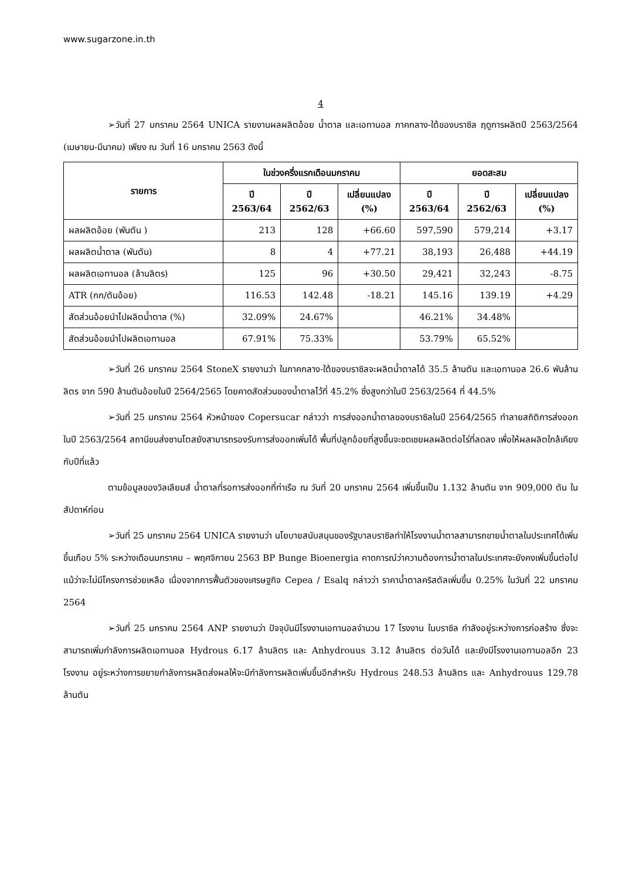www.sugarzone.in.th
4
➢วันที่ 27 มกราคม 2564 UNICA รายงานผลผลิตอ้อย น้ำตาล และเอทานอล ภาคกลาง-ใต้ของบราซิล ฤดูการผลิตปี 2563/2564 (เมษายน-มีนาคม) เพียง ณ วันที่ 16 มกราคม 2563 ดังนี้
| รายการ | ในช่วงครึ่งแรกเดือนมกราคม | | | ยอดสะสม | | |
| --- | --- | --- | --- | --- | --- | --- |
| | ปี 2563/64 | ปี 2562/63 | เปลี่ยนแปลง (%) | ปี 2563/64 | ปี 2562/63 | เปลี่ยนแปลง (%) |
| ผลผลิตอ้อย (พันตัน ) | 213 | 128 | +66.60 | 597,590 | 579,214 | +3.17 |
| ผลผลิตน้ำตาล (พันตัน) | 8 | 4 | +77.21 | 38,193 | 26,488 | +44.19 |
| ผลผลิตเอทานอล (ล้านลิตร) | 125 | 96 | +30.50 | 29,421 | 32,243 | -8.75 |
| ATR (กก/ตันอ้อย) | 116.53 | 142.48 | -18.21 | 145.16 | 139.19 | +4.29 |
| สัดส่วนอ้อยนำไปผลิตน้ำตาล (%) | 32.09% | 24.67% | | 46.21% | 34.48% | |
| สัดส่วนอ้อยนำไปผลิตเอทานอล | 67.91% | 75.33% | | 53.79% | 65.52% | |
➢วันที่ 26 มกราคม 2564 StoneX รายงานว่า ในภาคกลาง-ใต้ของบราซิลจะผลิตน้ำตาลได้ 35.5 ล้านตัน และเอทานอล 26.6 พันล้านลิตร จาก 590 ล้านตันอ้อยในปี 2564/2565 โดยคาดสัดส่วนของน้ำตาลไว้ที่ 45.2% ซึ่งสูงกว่าในปี 2563/2564 ที่ 44.5%
➢วันที่ 25 มกราคม 2564 หัวหน้าของ Copersucar กล่าวว่า การส่งออกน้ำตาลของบราซิลในปี 2564/2565 ทำลายสถิติการส่งออกในปี 2563/2564 สถานีขนส่งซานโตสยังสามารถรองรับการส่งออกเพิ่มได้ พื้นที่ปลูกอ้อยที่สูงขึ้นจะชดเชยผลผลิตต่อไร่ที่ลดลง เพื่อให้ผลผลิตใกล้เคียงกับปีที่แล้ว
ตามข้อมูลของวิลเลียมส์ น้ำตาลที่รอการส่งออกที่ท่าเรือ ณ วันที่ 20 มกราคม 2564 เพิ่มขึ้นเป็น 1.132 ล้านตัน จาก 909,000 ตัน ในสัปดาห์ก่อน
➢วันที่ 25 มกราคม 2564 UNICA รายงานว่า นโยบายสนับสนุนของรัฐบาลบราซิลทำให้โรงงานน้ำตาลสามารถขายน้ำตาลในประเทศได้เพิ่มขึ้นเกือบ 5% ระหว่างเดือนมกราคม – พฤศจิกายน 2563 BP Bunge Bioenergia คาดการณ์ว่าความต้องการน้ำตาลในประเทศจะยังคงเพิ่มขึ้นต่อไป แม้ว่าจะไม่มีโครงการช่วยเหลือ เนื่องจากการฟื้นตัวของเศรษฐกิจ Cepea / Esalq กล่าวว่า ราคาน้ำตาลคริสตัลเพิ่มขึ้น 0.25% ในวันที่ 22 มกราคม 2564
➢วันที่ 25 มกราคม 2564 ANP รายงานว่า ปัจจุบันมีโรงงานเอทานอลจำนวน 17 โรงงาน ในบราซิล กำลังอยู่ระหว่างการก่อสร้าง ซึ่งจะสามารถเพิ่มกำลังการผลิตเอทานอล Hydrous 6.17 ล้านลิตร และ Anhydrouus 3.12 ล้านลิตร ต่อวันได้ และยังมีโรงงานเอทานอลอีก 23 โรงงาน อยู่ระหว่างการขยายกำลังการผลิตส่งผลให้จะมีกำลังการผลิตเพิ่มขึ้นอีกสำหรับ Hydrous 248.53 ล้านลิตร และ Anhydrouus 129.78 ล้านตัน